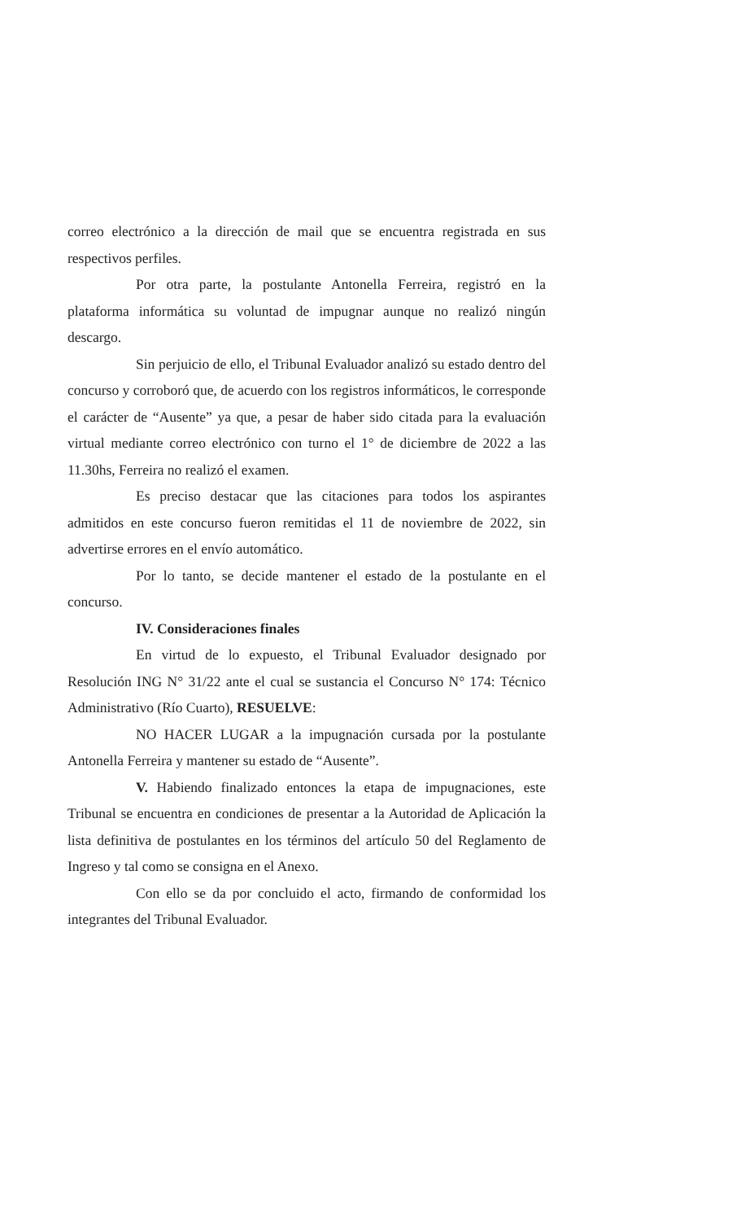correo electrónico a la dirección de mail que se encuentra registrada en sus respectivos perfiles.
Por otra parte, la postulante Antonella Ferreira, registró en la plataforma informática su voluntad de impugnar aunque no realizó ningún descargo.
Sin perjuicio de ello, el Tribunal Evaluador analizó su estado dentro del concurso y corroboró que, de acuerdo con los registros informáticos, le corresponde el carácter de “Ausente” ya que, a pesar de haber sido citada para la evaluación virtual mediante correo electrónico con turno el 1° de diciembre de 2022 a las 11.30hs, Ferreira no realizó el examen.
Es preciso destacar que las citaciones para todos los aspirantes admitidos en este concurso fueron remitidas el 11 de noviembre de 2022, sin advertirse errores en el envío automático.
Por lo tanto, se decide mantener el estado de la postulante en el concurso.
IV. Consideraciones finales
En virtud de lo expuesto, el Tribunal Evaluador designado por Resolución ING N° 31/22 ante el cual se sustancia el Concurso N° 174: Técnico Administrativo (Río Cuarto), RESUELVE:
NO HACER LUGAR a la impugnación cursada por la postulante Antonella Ferreira y mantener su estado de “Ausente”.
V. Habiendo finalizado entonces la etapa de impugnaciones, este Tribunal se encuentra en condiciones de presentar a la Autoridad de Aplicación la lista definitiva de postulantes en los términos del artículo 50 del Reglamento de Ingreso y tal como se consigna en el Anexo.
Con ello se da por concluido el acto, firmando de conformidad los integrantes del Tribunal Evaluador.